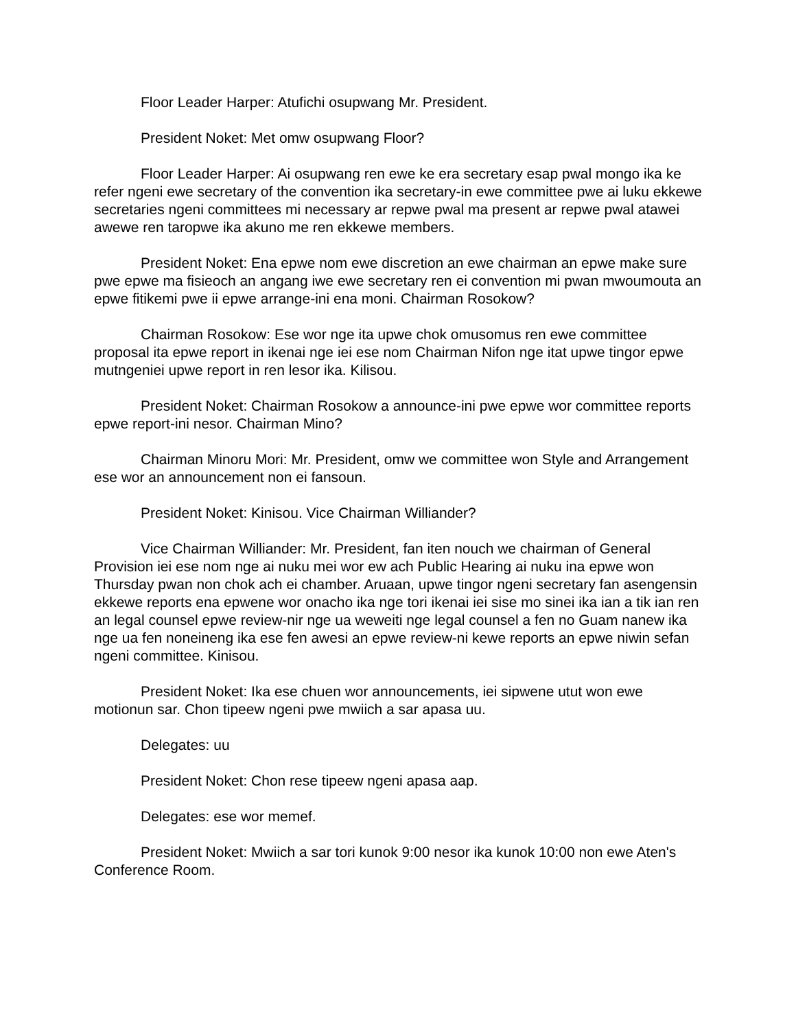Floor Leader Harper: Atufichi osupwang Mr. President.
President Noket: Met omw osupwang Floor?
Floor Leader Harper: Ai osupwang ren ewe ke era secretary esap pwal mongo ika ke refer ngeni ewe secretary of the convention ika secretary-in ewe committee pwe ai luku ekkewe secretaries ngeni committees mi necessary ar repwe pwal ma present ar repwe pwal atawei awewe ren taropwe ika akuno me ren ekkewe members.
President Noket: Ena epwe nom ewe discretion an ewe chairman an epwe make sure pwe epwe ma fisieoch an angang iwe ewe secretary ren ei convention mi pwan mwoumouta an epwe fitikemi pwe ii epwe arrange-ini ena moni. Chairman Rosokow?
Chairman Rosokow: Ese wor nge ita upwe chok omusomus ren ewe committee proposal ita epwe report in ikenai nge iei ese nom Chairman Nifon nge itat upwe tingor epwe mutngeniei upwe report in ren lesor ika. Kilisou.
President Noket: Chairman Rosokow a announce-ini pwe epwe wor committee reports epwe report-ini nesor. Chairman Mino?
Chairman Minoru Mori: Mr. President, omw we committee won Style and Arrangement ese wor an announcement non ei fansoun.
President Noket: Kinisou. Vice Chairman Williander?
Vice Chairman Williander: Mr. President, fan iten nouch we chairman of General Provision iei ese nom nge ai nuku mei wor ew ach Public Hearing ai nuku ina epwe won Thursday pwan non chok ach ei chamber. Aruaan, upwe tingor ngeni secretary fan asengensin ekkewe reports ena epwene wor onacho ika nge tori ikenai iei sise mo sinei ika ian a tik ian ren an legal counsel epwe review-nir nge ua weweiti nge legal counsel a fen no Guam nanew ika nge ua fen noneineng ika ese fen awesi an epwe review-ni kewe reports an epwe niwin sefan ngeni committee. Kinisou.
President Noket: Ika ese chuen wor announcements, iei sipwene utut won ewe motionun sar. Chon tipeew ngeni pwe mwiich a sar apasa uu.
Delegates: uu
President Noket: Chon rese tipeew ngeni apasa aap.
Delegates: ese wor memef.
President Noket: Mwiich a sar tori kunok 9:00 nesor ika kunok 10:00 non ewe Aten's Conference Room.